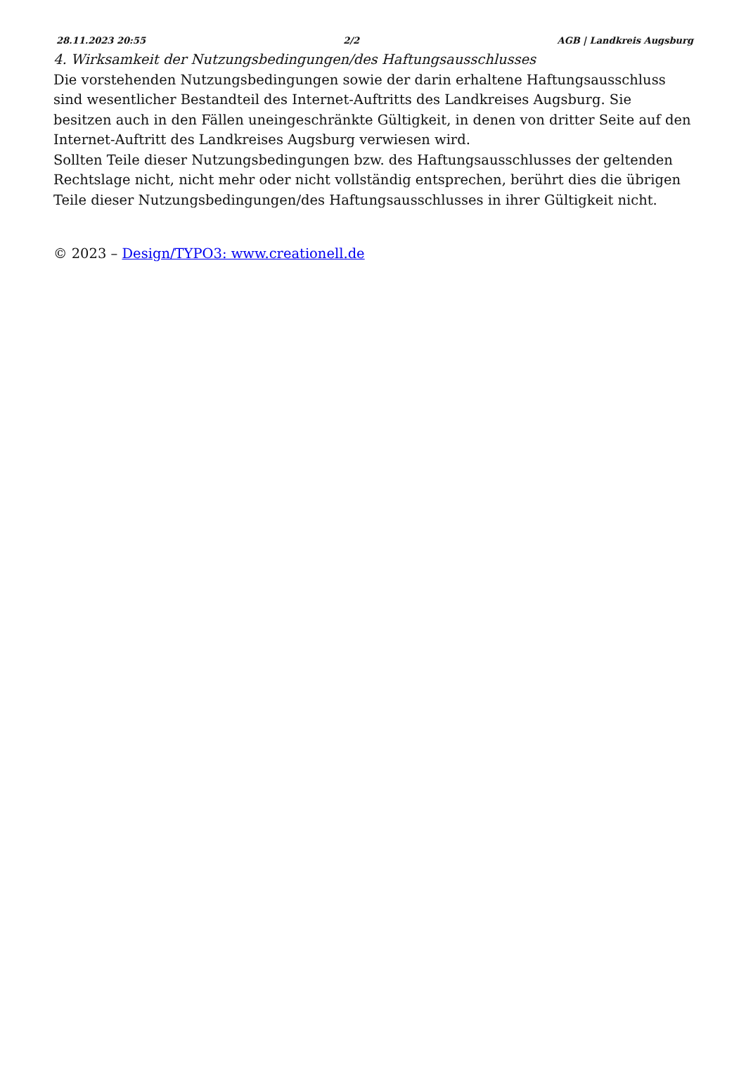28.11.2023 20:55 2/2 AGB | Landkreis Augsburg
4. Wirksamkeit der Nutzungsbedingungen/des Haftungsausschlusses
Die vorstehenden Nutzungsbedingungen sowie der darin erhaltene Haftungsausschluss sind wesentlicher Bestandteil des Internet-Auftritts des Landkreises Augsburg. Sie besitzen auch in den Fällen uneingeschränkte Gültigkeit, in denen von dritter Seite auf den Internet-Auftritt des Landkreises Augsburg verwiesen wird.
Sollten Teile dieser Nutzungsbedingungen bzw. des Haftungsausschlusses der geltenden Rechtslage nicht, nicht mehr oder nicht vollständig entsprechen, berührt dies die übrigen Teile dieser Nutzungsbedingungen/des Haftungsausschlusses in ihrer Gültigkeit nicht.
© 2023 – Design/TYPO3: www.creationell.de